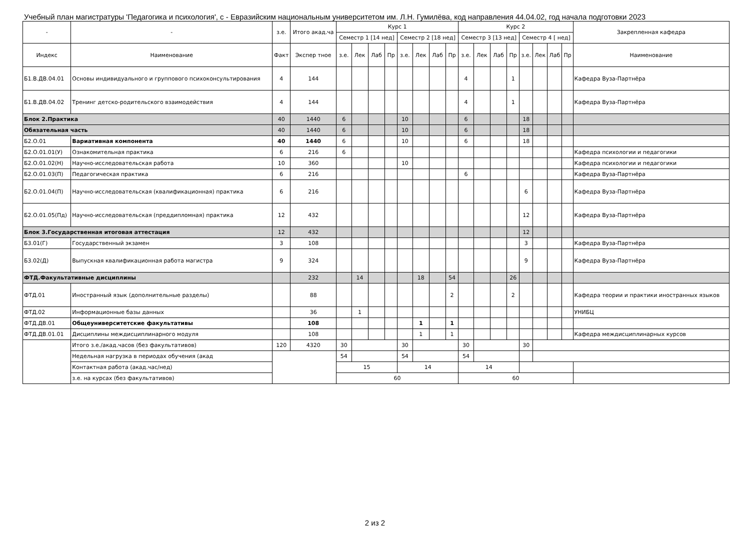Учебный план магистратуры 'Педагогика и психология', с - Евразийским национальным университетом им. Л.Н. Гумилёва, код направления 44.04.02, год начала подготовки 2023
| - | - | з.е. | Итого акад.ча | Курс 1 | | | | | | | | Курс 2 | | | | | | | | Закрепленная кафедра |
| --- | --- | --- | --- | --- | --- | --- | --- | --- | --- | --- | --- | --- | --- | --- | --- | --- | --- | --- | --- | --- |
| | | | | Семестр 1 [14 нед] | | | | Семестр 2 [18 нед] | | | | Семестр 3 [13 нед] | | | | Семестр 4 [ нед] | | | | |
| Индекс | Наименование | Факт | Экспер тное | з.е. | Лек | Лаб | Пр | з.е. | Лек | Лаб | Пр | з.е. | Лек | Лаб | Пр | з.е. | Лек | Лаб | Пр | Наименование |
| Б1.В.ДВ.04.01 | Основы индивидуального и группового психоконсультирования | 4 | 144 | | | | | | | | | 4 | | | 1 | | | | | Кафедра Вуза-Партнёра |
| Б1.В.ДВ.04.02 | Тренинг детско-родительского взаимодействия | 4 | 144 | | | | | | | | | 4 | | | 1 | | | | | Кафедра Вуза-Партнёра |
| Блок 2.Практика | | 40 | 1440 | 6 | | | | 10 | | | | 6 | | | | 18 | | | | |
| Обязательная часть | | 40 | 1440 | 6 | | | | 10 | | | | 6 | | | | 18 | | | | |
| Б2.О.01 | Вариативная компонента | 40 | 1440 | 6 | | | | 10 | | | | 6 | | | | 18 | | | | |
| Б2.О.01.01(У) | Ознакомительная практика | 6 | 216 | 6 | | | | | | | | | | | | | | | | Кафедра психологии и педагогики |
| Б2.О.01.02(Н) | Научно-исследовательская работа | 10 | 360 | | | | | 10 | | | | | | | | | | | | Кафедра психологии и педагогики |
| Б2.О.01.03(П) | Педагогическая практика | 6 | 216 | | | | | | | | | 6 | | | | | | | | Кафедра Вуза-Партнёра |
| Б2.О.01.04(П) | Научно-исследовательская (квалификационная) практика | 6 | 216 | | | | | | | | | | | | | 6 | | | | Кафедра Вуза-Партнёра |
| Б2.О.01.05(Пд) | Научно-исследовательская (преддипломная) практика | 12 | 432 | | | | | | | | | | | | | 12 | | | | Кафедра Вуза-Партнёра |
| Блок 3.Государственная итоговая аттестация | | 12 | 432 | | | | | | | | | | | | | 12 | | | | |
| Б3.01(Г) | Государственный экзамен | 3 | 108 | | | | | | | | | | | | | 3 | | | | Кафедра Вуза-Партнёра |
| Б3.02(Д) | Выпускная квалификационная работа магистра | 9 | 324 | | | | | | | | | | | | | 9 | | | | Кафедра Вуза-Партнёра |
| ФТД.Факультативные дисциплины | | | 232 | | 14 | | | | 18 | | 54 | | | | 26 | | | | | |
| ФТД.01 | Иностранный язык (дополнительные разделы) | | 88 | | | | | | | | 2 | | | | 2 | | | | | Кафедра теории и практики иностранных языков |
| ФТД.02 | Информационные базы данных | | 36 | | 1 | | | | | | | | | | | | | | | УНИБЦ |
| ФТД.ДВ.01 | Общеуниверситетские факультативы | | 108 | | | | | | 1 | | 1 | | | | | | | | | |
| ФТД.ДВ.01.01 | Дисциплины междисциплинарного модуля | | 108 | | | | | | 1 | | 1 | | | | | | | | | Кафедра междисциплинарных курсов |
| | Итого з.е./акад.часов (без факультативов) | 120 | 4320 | 30 | | | | 30 | | | | 30 | | | | 30 | | | | |
| | Недельная нагрузка в периодах обучения (акад | | | 54 | | | | 54 | | | | 54 | | | | | | | | |
| | Контактная работа (акад.час/нед) | | | 15 | | | | 14 | | | | 14 | | | | | | | | |
| | з.е. на курсах (без факультативов) | | | 60 | | | | | | | | 60 | | | | | | | | |
2 из 2